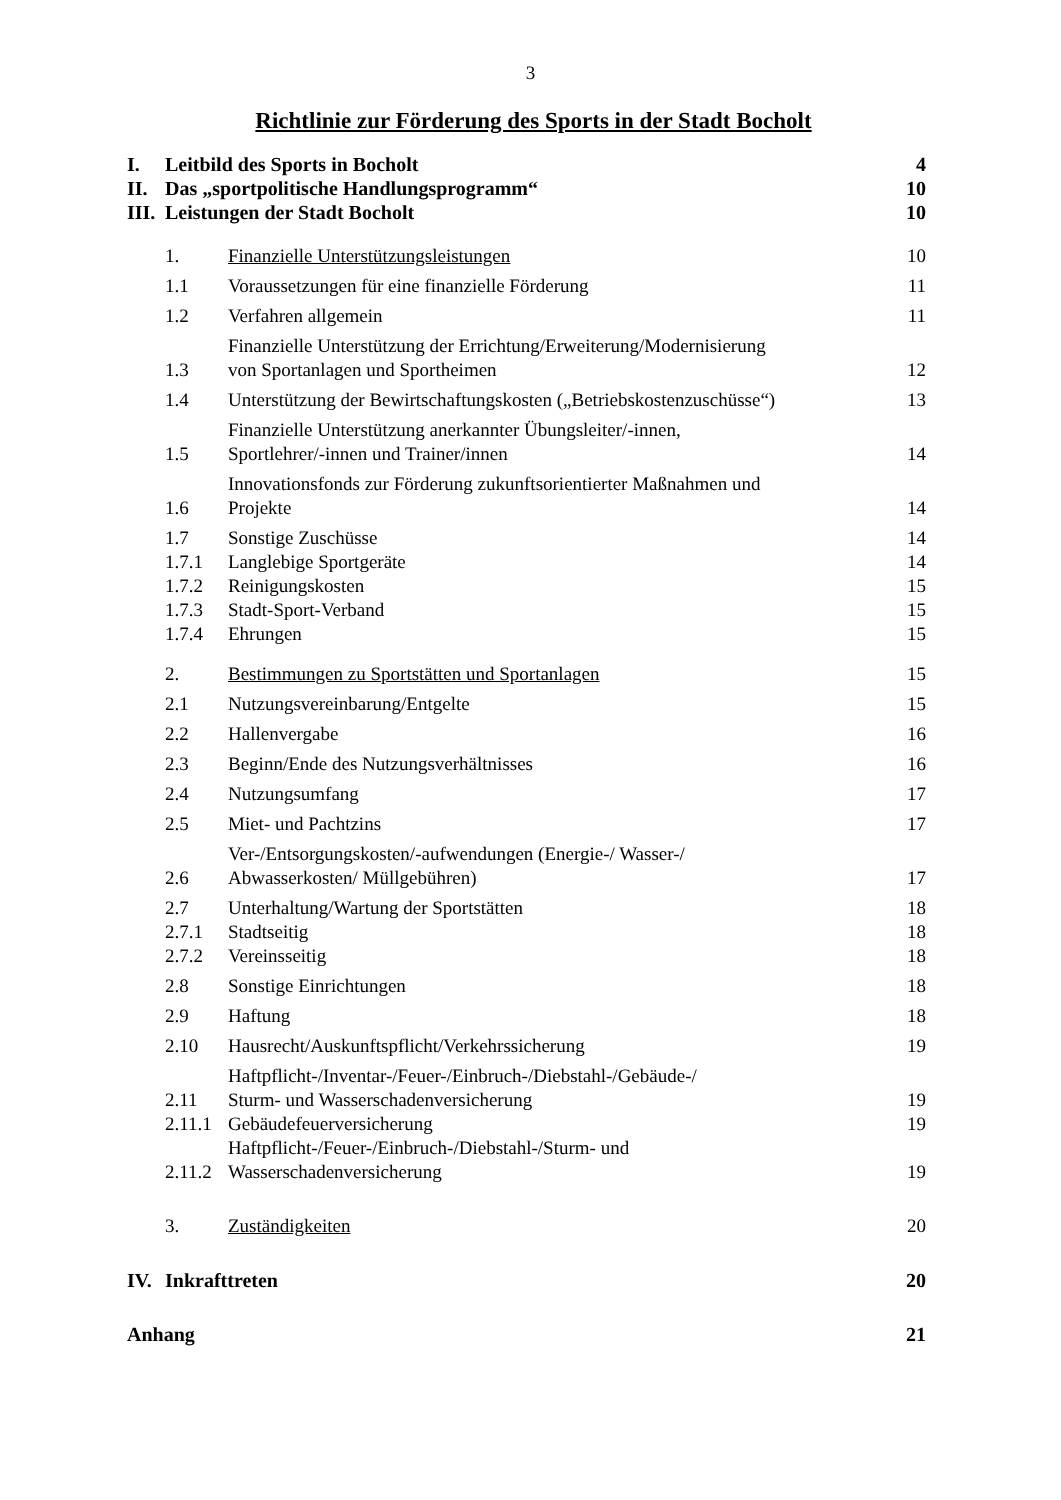3
Richtlinie zur Förderung des Sports in der Stadt Bocholt
| I. | Leitbild des Sports in Bocholt | 4 |
| II. | Das „sportpolitische Handlungsprogramm“ | 10 |
| III. | Leistungen der Stadt Bocholt | 10 |
| 1. | Finanzielle Unterstützungsleistungen | 10 |
| 1.1 | Voraussetzungen für eine finanzielle Förderung | 11 |
| 1.2 | Verfahren allgemein | 11 |
| 1.3 | Finanzielle Unterstützung der Errichtung/Erweiterung/Modernisierung von Sportanlagen und Sportheimen | 12 |
| 1.4 | Unterstützung der Bewirtschaftungskosten („Betriebskostenzuschüsse“) | 13 |
| 1.5 | Finanzielle Unterstützung anerkannter Übungsleiter/-innen, Sportlehrer/-innen und Trainer/innen | 14 |
| 1.6 | Innovationsfonds zur Förderung zukunftsorientierter Maßnahmen und Projekte | 14 |
| 1.7 | Sonstige Zuschüsse | 14 |
| 1.7.1 | Langlebige Sportgeräte | 14 |
| 1.7.2 | Reinigungskosten | 15 |
| 1.7.3 | Stadt-Sport-Verband | 15 |
| 1.7.4 | Ehrungen | 15 |
| 2. | Bestimmungen zu Sportstätten und Sportanlagen | 15 |
| 2.1 | Nutzungsvereinbarung/Entgelte | 15 |
| 2.2 | Hallenvergabe | 16 |
| 2.3 | Beginn/Ende des Nutzungsverhältnisses | 16 |
| 2.4 | Nutzungsumfang | 17 |
| 2.5 | Miet- und Pachtzins | 17 |
| 2.6 | Ver-/Entsorgungskosten/-aufwendungen (Energie-/ Wasser-/ Abwasserkosten/ Müllgebühren) | 17 |
| 2.7 | Unterhaltung/Wartung der Sportstätten | 18 |
| 2.7.1 | Stadtseitig | 18 |
| 2.7.2 | Vereinsseitig | 18 |
| 2.8 | Sonstige Einrichtungen | 18 |
| 2.9 | Haftung | 18 |
| 2.10 | Hausrecht/Auskunftspflicht/Verkehrssicherung | 19 |
| 2.11 | Haftpflicht-/Inventar-/Feuer-/Einbruch-/Diebstahl-/Gebäude-/ Sturm- und Wasserschadenversicherung | 19 |
| 2.11.1 | Gebäudefeuerversicherung | 19 |
| 2.11.2 | Haftpflicht-/Feuer-/Einbruch-/Diebstahl-/Sturm- und Wasserschadenversicherung | 19 |
| 3. | Zuständigkeiten | 20 |
| IV. | Inkrafttreten | 20 |
| Anhang | 21 |